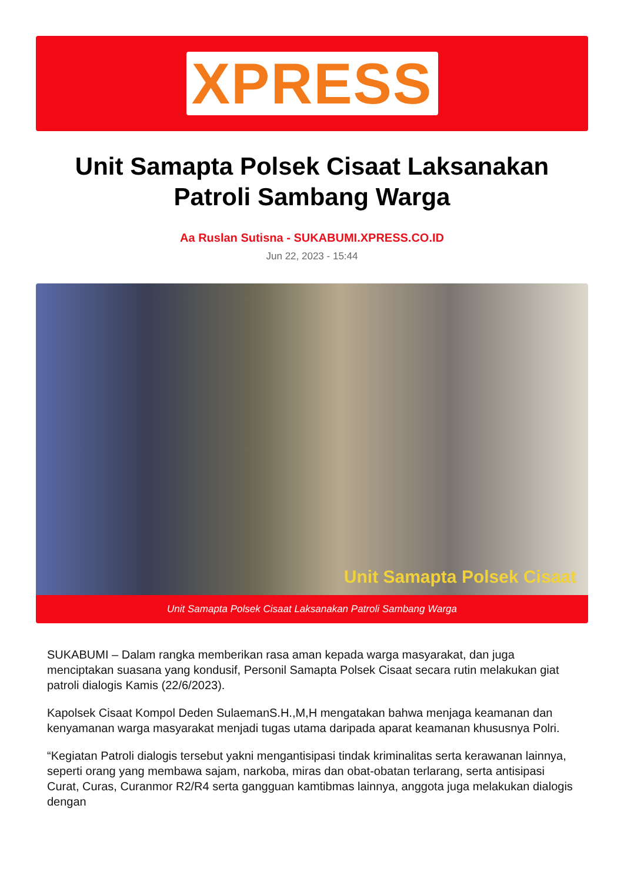XPRESS
Unit Samapta Polsek Cisaat Laksanakan Patroli Sambang Warga
Aa Ruslan Sutisna - SUKABUMI.XPRESS.CO.ID
Jun 22, 2023 - 15:44
Unit Samapta Polsek Cisaat
Unit Samapta Polsek Cisaat Laksanakan Patroli Sambang Warga
SUKABUMI – Dalam rangka memberikan rasa aman kepada warga masyarakat, dan juga menciptakan suasana yang kondusif, Personil Samapta Polsek Cisaat secara rutin melakukan giat patroli dialogis Kamis (22/6/2023).
Kapolsek Cisaat Kompol Deden SulaemanS.H.,M,H mengatakan bahwa menjaga keamanan dan kenyamanan warga masyarakat menjadi tugas utama daripada aparat keamanan khususnya Polri.
“Kegiatan Patroli dialogis tersebut yakni mengantisipasi tindak kriminalitas serta kerawanan lainnya, seperti orang yang membawa sajam, narkoba, miras dan obat-obatan terlarang, serta antisipasi Curat, Curas, Curanmor R2/R4 serta gangguan kamtibmas lainnya, anggota juga melakukan dialogis dengan